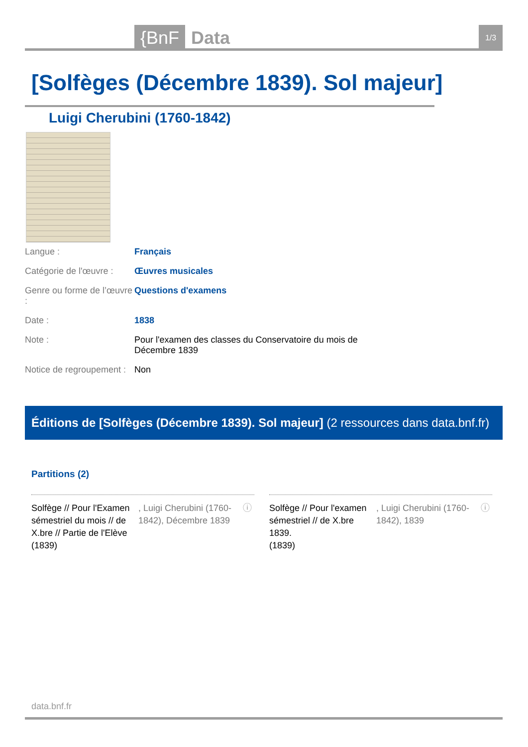{BnF Data 1/3
[Solfèges (Décembre 1839). Sol majeur]
Luigi Cherubini (1760-1842)
| Langue : | Français |
| Catégorie de l'œuvre : | Œuvres musicales |
| Genre ou forme de l’œuvre : | Questions d'examens |
| Date : | 1838 |
| Note : | Pour l'examen des classes du Conservatoire du mois de Décembre 1839 |
| Notice de regroupement : | Non |
Éditions de [Solfèges (Décembre 1839). Sol majeur] (2 ressources dans data.bnf.fr)
Partitions (2)
Solfège // Pour l'Examen sémestriel du mois // de X.bre // Partie de l'Elève (1839)
, Luigi Cherubini (1760-1842), Décembre 1839
ⓘ
Solfège // Pour l'examen sémestriel // de X.bre 1839.
(1839)
, Luigi Cherubini (1760-1842), 1839
ⓘ
data.bnf.fr